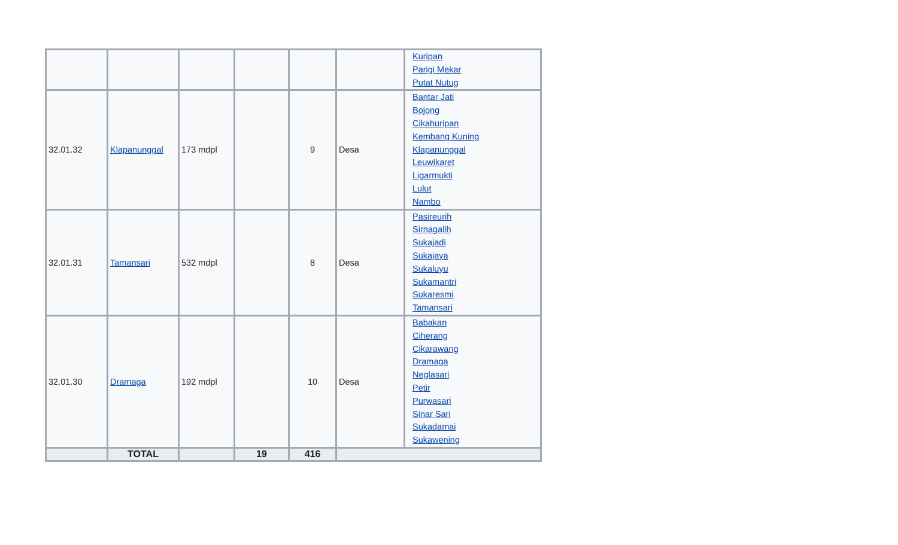| | | | | | | Kuripan Parigi Mekar Putat Nutug |
| 32.01.32 | Klapanunggal | 173 mdpl | | 9 | Desa | Bantar Jati Bojong Cikahuripan Kembang Kuning Klapanunggal Leuwikaret Ligarmukti Lulut Nambo |
| 32.01.31 | Tamansari | 532 mdpl | | 8 | Desa | Pasireurih Sirnagalih Sukajadi Sukajaya Sukaluyu Sukamantri Sukaresmi Tamansari |
| 32.01.30 | Dramaga | 192 mdpl | | 10 | Desa | Babakan Ciherang Cikarawang Dramaga Neglasari Petir Purwasari Sinar Sari Sukadamai Sukawening |
| | TOTAL | | 19 | 416 | | |